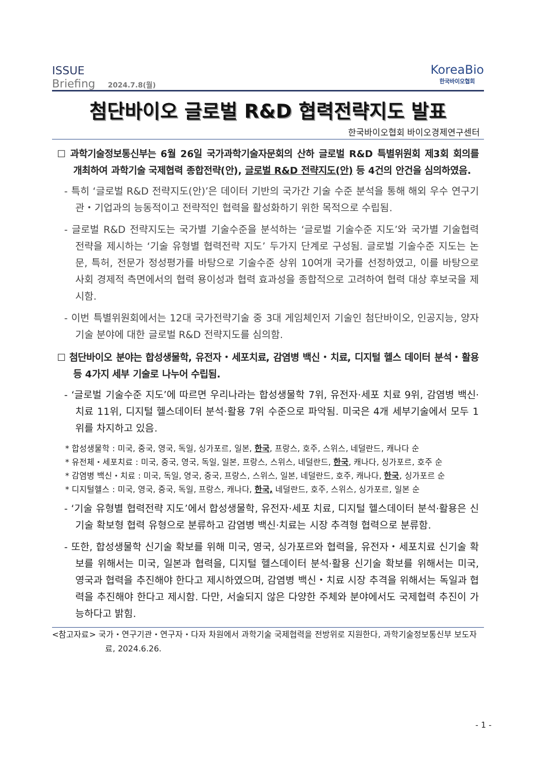ISSUE
Briefing 2024.7.8(월)
KoreaBio
한국바이오협회
첨단바이오 글로벌 R&D 협력전략지도 발표
한국바이오협회 바이오경제연구센터
☐ 과학기술정보통신부는 6월 26일 국가과학기술자문회의 산하 글로벌 R&D 특별위원회 제3회 회의를 개최하여 과학기술 국제협력 종합전략(안), 글로벌 R&D 전략지도(안) 등 4건의 안건을 심의하였음.
- 특히 ‘글로벌 R&D 전략지도(안)’은 데이터 기반의 국가간 기술 수준 분석을 통해 해외 우수 연구기관・기업과의 능동적이고 전략적인 협력을 활성화하기 위한 목적으로 수립됨.
- 글로벌 R&D 전략지도는 국가별 기술수준을 분석하는 ‘글로벌 기술수준 지도’와 국가별 기술협력 전략을 제시하는 ‘기술 유형별 협력전략 지도’ 두가지 단계로 구성됨. 글로벌 기술수준 지도는 논문, 특허, 전문가 정성평가를 바탕으로 기술수준 상위 10여개 국가를 선정하였고, 이를 바탕으로 사회 경제적 측면에서의 협력 용이성과 협력 효과성을 종합적으로 고려하여 협력 대상 후보국을 제시함.
- 이번 특별위원회에서는 12대 국가전략기술 중 3대 게임체인저 기술인 첨단바이오, 인공지능, 양자 기술 분야에 대한 글로벌 R&D 전략지도를 심의함.
☐ 첨단바이오 분야는 합성생물학, 유전자・세포치료, 감염병 백신・치료, 디지털 헬스 데이터 분석・활용 등 4가지 세부 기술로 나누어 수립됨.
- ‘글로벌 기술수준 지도’에 따르면 우리나라는 합성생물학 7위, 유전자·세포 치료 9위, 감염병 백신·치료 11위, 디지털 헬스데이터 분석·활용 7위 수준으로 파악됨. 미국은 4개 세부기술에서 모두 1위를 차지하고 있음.
* 합성생물학 : 미국, 중국, 영국, 독일, 싱가포르, 일본, 한국, 프랑스, 호주, 스위스, 네덜란드, 캐나다 순
* 유전체・세포치료 : 미국, 중국, 영국, 독일, 일본, 프랑스, 스위스, 네덜란드, 한국, 캐나다, 싱가포르, 호주 순
* 감염병 백신・치료 : 미국, 독일, 영국, 중국, 프랑스, 스위스, 일본, 네덜란드, 호주, 캐나다, 한국, 싱가포르 순
* 디지털헬스 : 미국, 영국, 중국, 독일, 프랑스, 캐나다, 한국, 네덜란드, 호주, 스위스, 싱가포르, 일본 순
- ‘기술 유형별 협력전략 지도’에서 합성생물학, 유전자·세포 치료, 디지털 헬스데이터 분석·활용은 신기술 확보형 협력 유형으로 분류하고 감염병 백신·치료는 시장 추격형 협력으로 분류함.
- 또한, 합성생물학 신기술 확보를 위해 미국, 영국, 싱가포르와 협력을, 유전자・세포치료 신기술 확보를 위해서는 미국, 일본과 협력을, 디지털 헬스데이터 분석·활용 신기술 확보를 위해서는 미국, 영국과 협력을 추진해야 한다고 제시하였으며, 감염병 백신・치료 시장 추격을 위해서는 독일과 협력을 추진해야 한다고 제시함. 다만, 서술되지 않은 다양한 주체와 분야에서도 국제협력 추진이 가능하다고 밝힘.
<참고자료> 국가・연구기관・연구자・다자 차원에서 과학기술 국제협력을 전방위로 지원한다, 과학기술정보통신부 보도자료, 2024.6.26.
- 1 -